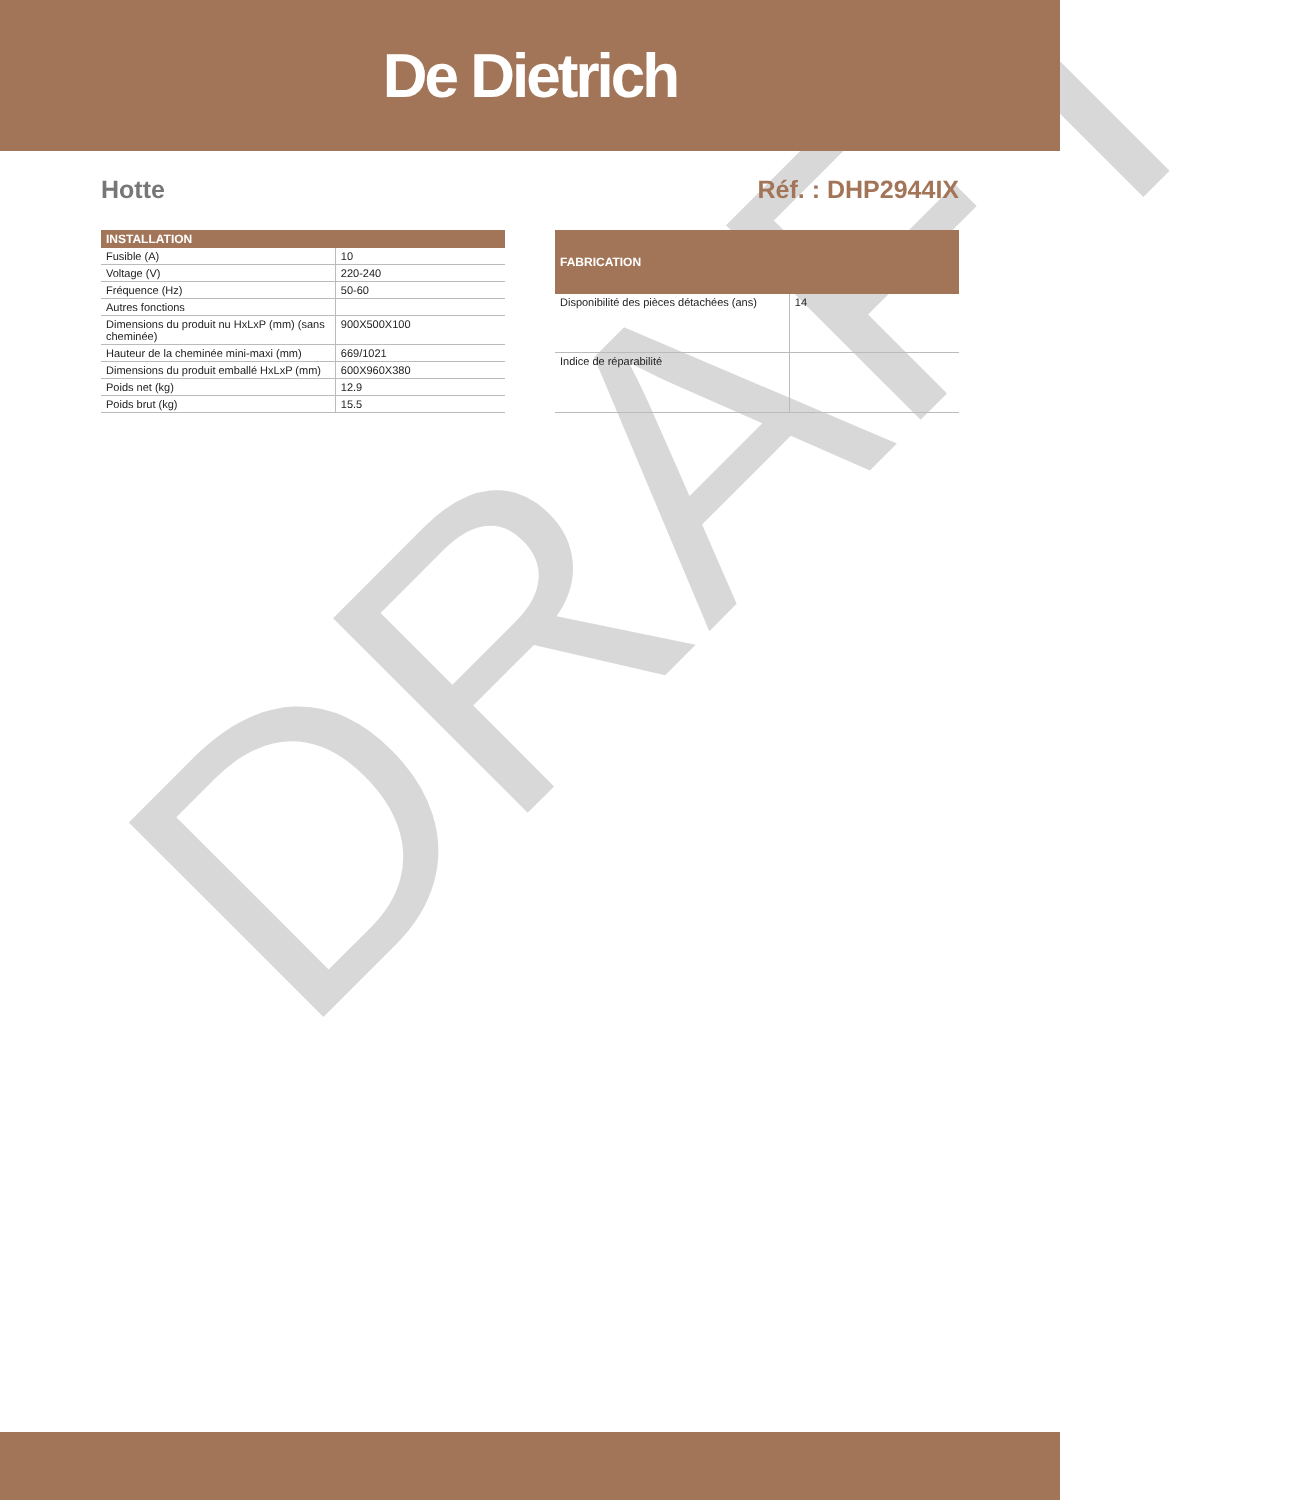De Dietrich
Hotte Réf. : DHP2944IX
| INSTALLATION | |
| --- | --- |
| Fusible (A) | 10 |
| Voltage (V) | 220-240 |
| Fréquence (Hz) | 50-60 |
| Autres fonctions | |
| Dimensions du produit nu HxLxP (mm) (sans cheminée) | 900X500X100 |
| Hauteur de la cheminée mini-maxi (mm) | 669/1021 |
| Dimensions du produit emballé HxLxP (mm) | 600X960X380 |
| Poids net (kg) | 12.9 |
| Poids brut (kg) | 15.5 |
| FABRICATION | |
| --- | --- |
| Disponibilité des pièces détachées (ans) | 14 |
| Indice de réparabilité | |
DRAFT